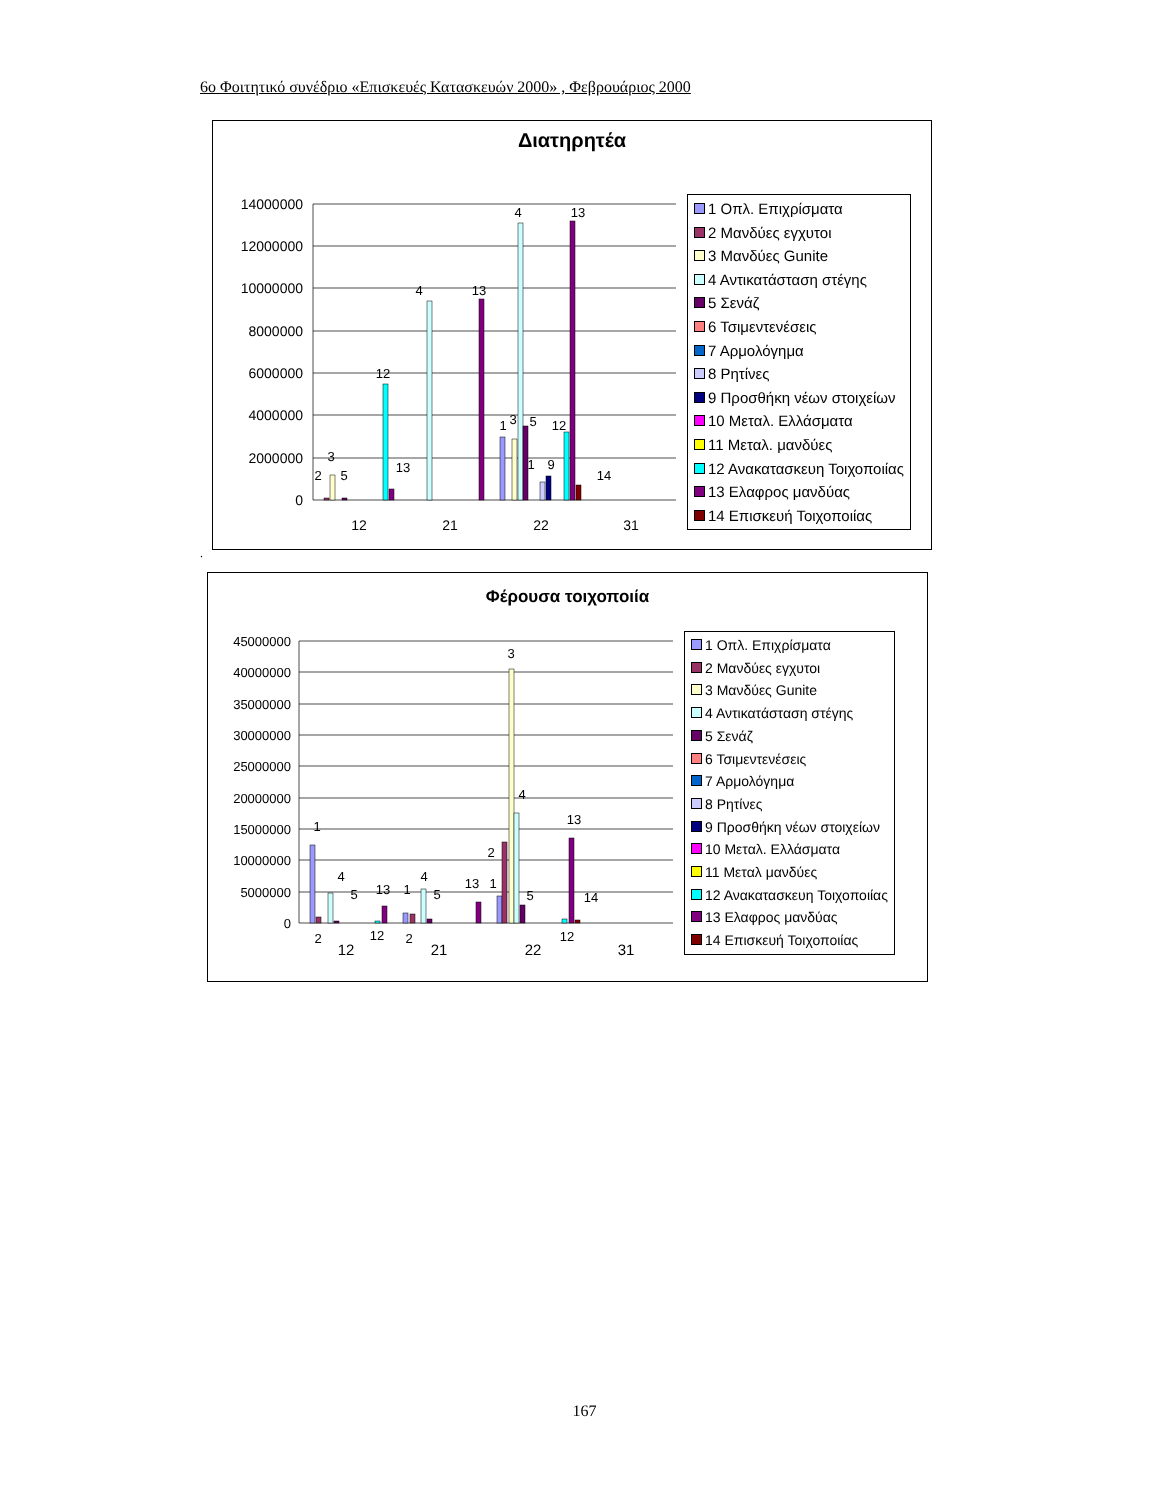6ο Φοιτητικό συνέδριο «Επισκευές Κατασκευών 2000» , Φεβρουάριος 2000
Διατηρητέα
14000000
12000000
10000000
8000000
6000000
4000000
2000000
0
12
21
22
31
2
3
5
12
13
4
13
4
13
1
3
5
12
1
9
14
1 Οπλ. Επιχρίσματα
2 Μανδύες εγχυτοι
3 Μανδύες Gunite
4 Αντικατάσταση στέγης
5 Σενάζ
6 Τσιμεντενέσεις
7 Αρμολόγημα
8 Ρητίνες
9 Προσθήκη νέων στοιχείων
10 Μεταλ. Ελλάσματα
11 Μεταλ. μανδύες
12 Ανακατασκευη Τοιχοποιίας
13 Ελαφρος μανδύας
14 Επισκευή Τοιχοποιίας
.
Φέρουσα τοιχοποιία
45000000
40000000
35000000
30000000
25000000
20000000
15000000
10000000
5000000
0
12
21
22
31
1
2
4
5
13
12
1
2
4
5
13
1
2
3
4
5
12
13
14
1 Οπλ. Επιχρίσματα
2 Μανδύες εγχυτοι
3 Μανδύες Gunite
4 Αντικατάσταση στέγης
5 Σενάζ
6 Τσιμεντενέσεις
7 Αρμολόγημα
8 Ρητίνες
9 Προσθήκη νέων στοιχείων
10 Μεταλ. Ελλάσματα
11 Μεταλ μανδύες
12 Ανακατασκευη Τοιχοποιίας
13 Ελαφρος μανδύας
14 Επισκευή Τοιχοποιίας
167